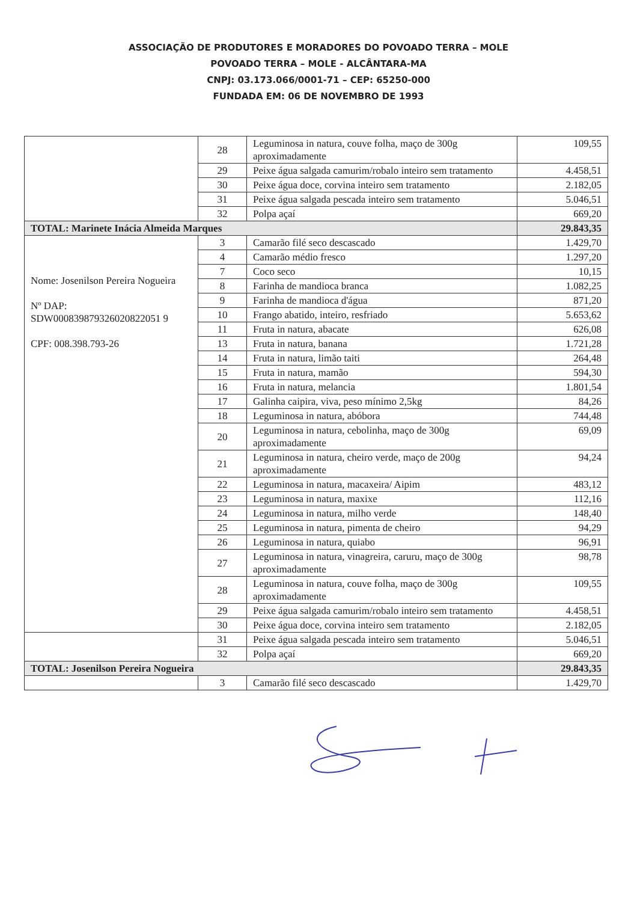ASSOCIAÇÃO DE PRODUTORES E MORADORES DO POVOADO TERRA – MOLE
POVOADO TERRA – MOLE - ALCÂNTARA-MA
CNPJ: 03.173.066/0001-71 – CEP: 65250-000
FUNDADA EM: 06 DE NOVEMBRO DE 1993
| | 28 | Leguminosa in natura, couve folha, maço de 300g aproximadamente | 109,55 |
| | 29 | Peixe água salgada camurim/robalo inteiro sem tratamento | 4.458,51 |
| | 30 | Peixe água doce, corvina inteiro sem tratamento | 2.182,05 |
| | 31 | Peixe água salgada pescada inteiro sem tratamento | 5.046,51 |
| | 32 | Polpa açaí | 669,20 |
| TOTAL: Marinete Inácia Almeida Marques | | | 29.843,35 |
| Nome: Josenilson Pereira Nogueira Nº DAP: SDW000839879326020822051 9 CPF: 008.398.793-26 | 3 | Camarão filé seco descascado | 1.429,70 |
| | 4 | Camarão médio fresco | 1.297,20 |
| | 7 | Coco seco | 10,15 |
| | 8 | Farinha de mandioca branca | 1.082,25 |
| | 9 | Farinha de mandioca d'água | 871,20 |
| | 10 | Frango abatido, inteiro, resfriado | 5.653,62 |
| | 11 | Fruta in natura, abacate | 626,08 |
| | 13 | Fruta in natura, banana | 1.721,28 |
| | 14 | Fruta in natura, limão taiti | 264,48 |
| | 15 | Fruta in natura, mamão | 594,30 |
| | 16 | Fruta in natura, melancia | 1.801,54 |
| | 17 | Galinha caipira, viva, peso mínimo 2,5kg | 84,26 |
| | 18 | Leguminosa in natura, abóbora | 744,48 |
| | 20 | Leguminosa in natura, cebolinha, maço de 300g aproximadamente | 69,09 |
| | 21 | Leguminosa in natura, cheiro verde, maço de 200g aproximadamente | 94,24 |
| | 22 | Leguminosa in natura, macaxeira/ Aipim | 483,12 |
| | 23 | Leguminosa in natura, maxixe | 112,16 |
| | 24 | Leguminosa in natura, milho verde | 148,40 |
| | 25 | Leguminosa in natura, pimenta de cheiro | 94,29 |
| | 26 | Leguminosa in natura, quiabo | 96,91 |
| | 27 | Leguminosa in natura, vinagreira, caruru, maço de 300g aproximadamente | 98,78 |
| | 28 | Leguminosa in natura, couve folha, maço de 300g aproximadamente | 109,55 |
| | 29 | Peixe água salgada camurim/robalo inteiro sem tratamento | 4.458,51 |
| | 30 | Peixe água doce, corvina inteiro sem tratamento | 2.182,05 |
| | 31 | Peixe água salgada pescada inteiro sem tratamento | 5.046,51 |
| | 32 | Polpa açaí | 669,20 |
| TOTAL: Josenilson Pereira Nogueira | | | 29.843,35 |
| | 3 | Camarão filé seco descascado | 1.429,70 |